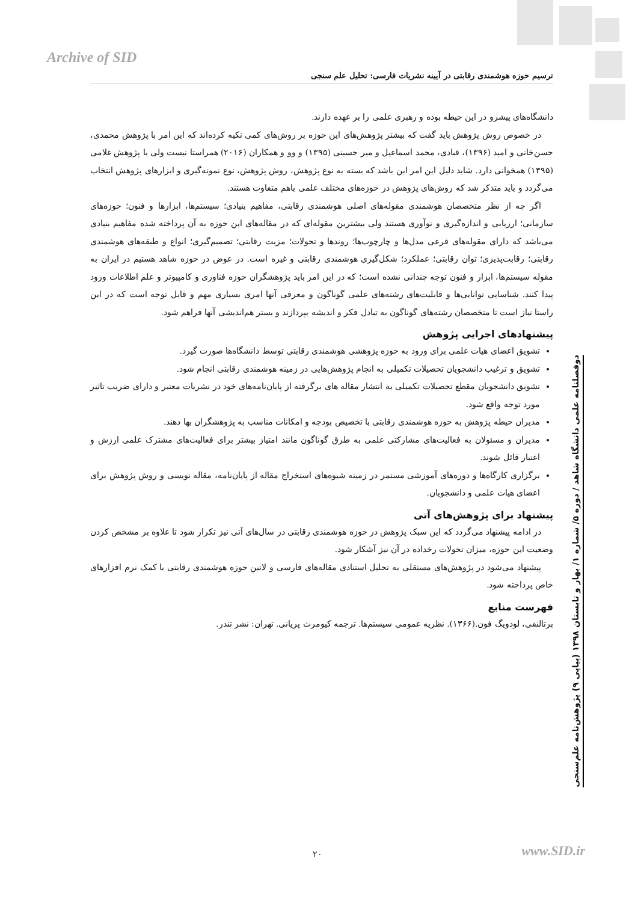Archive of SID
ترسیم حوزه هوشمندی رقابتی در آیینه نشریات فارسی: تحلیل علم سنجی
دوفصلنامه علمی دانشگاه شاهد / دوره ۵/ شماره ۱/ بهار و تابستان ۱۳۹۸ (پیاپی ۹) پژوهش‌نامه علم‌سنجی
دانشگاه‌های پیشرو در این حیطه بوده و رهبری علمی را بر عهده دارند.
در خصوص روش پژوهش باید گفت که بیشتر پژوهش‌های این حوزه بر روش‌های کمی تکیه کرده‌اند که این امر با پژوهش محمدی، حسن‌خانی و امید (۱۳۹۶)، قبادی، محمد اسماعیل و میر حسینی (۱۳۹۵) و وو و همکاران (۲۰۱۶) همراستا نیست ولی با پژوهش غلامی (۱۳۹۵) همخوانی دارد. شاید دلیل این امر این باشد که بسته به نوع پژوهش، روش پژوهش، نوع نمونه‌گیری و ابزارهای پژوهش انتخاب می‌گردد و باید متذکر شد که روش‌های پژوهش در حوزه‌های مختلف علمی باهم متفاوت هستند.
اگر چه از نظر متخصصان هوشمندی مقوله‌های اصلی هوشمندی رقابتی، مفاهیم بنیادی؛ سیستم‌ها، ابزارها و فنون؛ حوزه‌های سازمانی؛ ارزیابی و اندازه‌گیری و نوآوری هستند ولی بیشترین مقوله‌ای که در مقاله‌های این حوزه به آن پرداخته شده مفاهیم بنیادی می‌باشد که دارای مقوله‌های فرعی مدل‌ها و چارچوب‌ها؛ روندها و تحولات؛ مزیت رقابتی؛ تصمیم‌گیری؛ انواع و طبقه‌های هوشمندی رقابتی؛ رقابت‌پذیری؛ توان رقابتی؛ عملکرد؛ شکل‌گیری هوشمندی رقابتی و غیره است. در عوض در حوزه شاهد هستیم در ایران به مقوله سیستم‌ها، ابزار و فنون توجه چندانی نشده است؛ که در این امر باید پژوهشگران حوزه فناوری و کامپیوتر و علم اطلاعات ورود پیدا کنند. شناسایی توانایی‌ها و قابلیت‌های رشته‌های علمی گوناگون و معرفی آنها امری بسیاری مهم و قابل توجه است که در این راستا نیاز است تا متخصصان رشته‌های گوناگون به تبادل فکر و اندیشه بپردازند و بستر هم‌اندیشی آنها فراهم شود.
پیشنهادهای اجرایی پژوهش
تشویق اعضای هیات علمی برای ورود به حوزه پژوهشی هوشمندی رقابتی توسط دانشگاه‌ها صورت گیرد.
تشویق و ترغیب دانشجویان تحصیلات تکمیلی به انجام پژوهش‌هایی در زمینه هوشمندی رقابتی انجام شود.
تشویق دانشجویان مقطع تحصیلات تکمیلی به انتشار مقاله های برگرفته از پایان‌نامه‌های خود در نشریات معتبر و دارای ضریب تاثیر مورد توجه واقع شود.
مدیران حیطه پژوهش به حوزه هوشمندی رقابتی با تخصیص بودجه و امکانات مناسب به پژوهشگران بها دهند.
مدیران و مسئولان به فعالیت‌های مشارکتی علمی به طرق گوناگون مانند امتیاز بیشتر برای فعالیت‌های مشترک علمی ارزش و اعتبار قائل شوند.
برگزاری کارگاه‌ها و دوره‌های آموزشی مستمر در زمینه شیوه‌های استخراج مقاله از پایان‌نامه، مقاله نویسی و روش پژوهش برای اعضای هیات علمی و دانشجویان.
پیشنهاد برای پژوهش‌های آتی
در ادامه پیشنهاد می‌گردد که این سبک پژوهش در حوزه هوشمندی رقابتی در سال‌های آتی نیز تکرار شود تا علاوه بر مشخص کردن وضعیت این حوزه، میزان تحولات رخداده در آن نیز آشکار شود.
پیشنهاد می‌شود در پژوهش‌های مستقلی به تحلیل استنادی مقاله‌های فارسی و لاتین حوزه هوشمندی رقابتی با کمک نرم افزارهای خاص پرداخته شود.
فهرست منابع
برتالنفی، لودویگ فون.(۱۳۶۶). نظریه عمومی سیستم‌ها. ترجمه کیومرث پریانی. تهران: نشر تندر.
۲۰ www.SID.ir